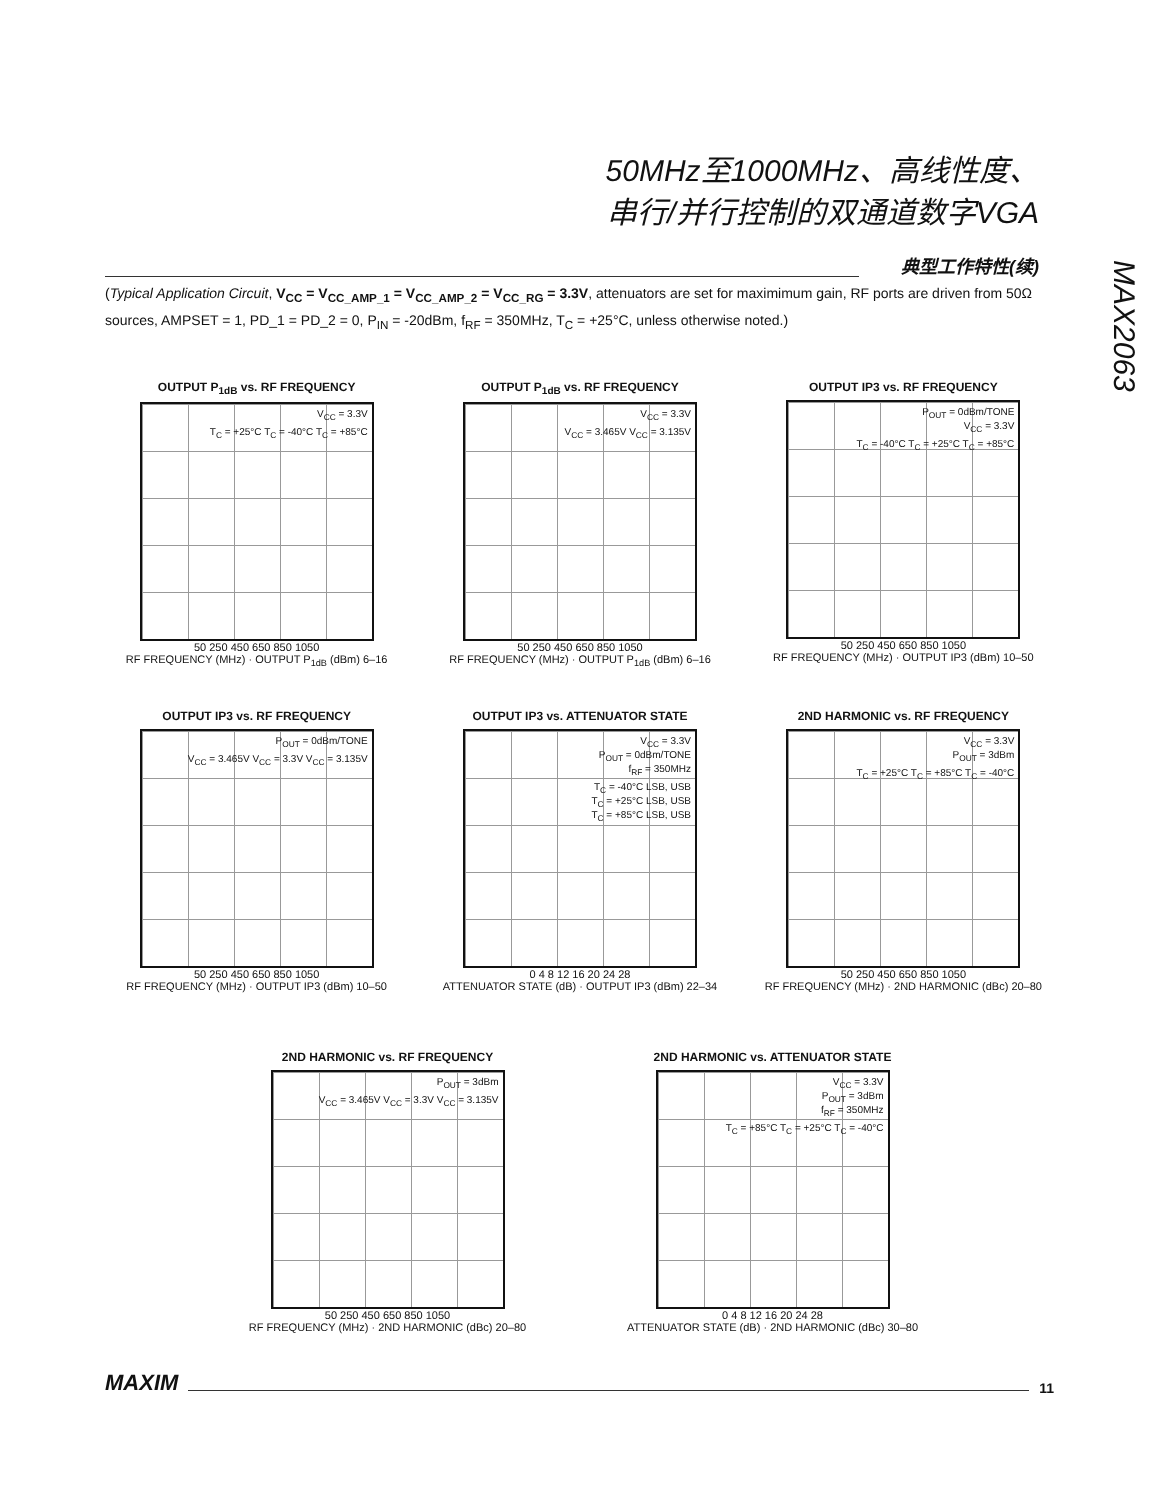50MHz至1000MHz、高线性度、
串行/并行控制的双通道数字VGA
典型工作特性(续)
MAX2063
(Typical Application Circuit, V<sub>CC</sub> = V<sub>CC_AMP_1</sub> = V<sub>CC_AMP_2</sub> = V<sub>CC_RG</sub> = 3.3V, attenuators are set for maximimum gain, RF ports are driven from 50Ω sources, AMPSET = 1, PD_1 = PD_2 = 0, P<sub>IN</sub> = -20dBm, f<sub>RF</sub> = 350MHz, T<sub>C</sub> = +25°C, unless otherwise noted.)
OUTPUT P<sub>1dB</sub> vs. RF FREQUENCY
V<sub>CC</sub> = 3.3V
T<sub>C</sub> = +25°C T<sub>C</sub> = -40°C T<sub>C</sub> = +85°C
50 250 450 650 850 1050
RF FREQUENCY (MHz) · OUTPUT P<sub>1dB</sub> (dBm) 6–16
OUTPUT P<sub>1dB</sub> vs. RF FREQUENCY
V<sub>CC</sub> = 3.3V
V<sub>CC</sub> = 3.465V V<sub>CC</sub> = 3.135V
50 250 450 650 850 1050
RF FREQUENCY (MHz) · OUTPUT P<sub>1dB</sub> (dBm) 6–16
OUTPUT IP3 vs. RF FREQUENCY
P<sub>OUT</sub> = 0dBm/TONE
V<sub>CC</sub> = 3.3V
T<sub>C</sub> = -40°C T<sub>C</sub> = +25°C T<sub>C</sub> = +85°C
50 250 450 650 850 1050
RF FREQUENCY (MHz) · OUTPUT IP3 (dBm) 10–50
OUTPUT IP3 vs. RF FREQUENCY
P<sub>OUT</sub> = 0dBm/TONE
V<sub>CC</sub> = 3.465V V<sub>CC</sub> = 3.3V V<sub>CC</sub> = 3.135V
50 250 450 650 850 1050
RF FREQUENCY (MHz) · OUTPUT IP3 (dBm) 10–50
OUTPUT IP3 vs. ATTENUATOR STATE
V<sub>CC</sub> = 3.3V
P<sub>OUT</sub> = 0dBm/TONE
f<sub>RF</sub> = 350MHz
T<sub>C</sub> = -40°C LSB, USB
T<sub>C</sub> = +25°C LSB, USB
T<sub>C</sub> = +85°C LSB, USB
0 4 8 12 16 20 24 28
ATTENUATOR STATE (dB) · OUTPUT IP3 (dBm) 22–34
2ND HARMONIC vs. RF FREQUENCY
V<sub>CC</sub> = 3.3V
P<sub>OUT</sub> = 3dBm
T<sub>C</sub> = +25°C T<sub>C</sub> = +85°C T<sub>C</sub> = -40°C
50 250 450 650 850 1050
RF FREQUENCY (MHz) · 2ND HARMONIC (dBc) 20–80
2ND HARMONIC vs. RF FREQUENCY
P<sub>OUT</sub> = 3dBm
V<sub>CC</sub> = 3.465V V<sub>CC</sub> = 3.3V V<sub>CC</sub> = 3.135V
50 250 450 650 850 1050
RF FREQUENCY (MHz) · 2ND HARMONIC (dBc) 20–80
2ND HARMONIC vs. ATTENUATOR STATE
V<sub>CC</sub> = 3.3V
P<sub>OUT</sub> = 3dBm
f<sub>RF</sub> = 350MHz
T<sub>C</sub> = +85°C T<sub>C</sub> = +25°C T<sub>C</sub> = -40°C
0 4 8 12 16 20 24 28
ATTENUATOR STATE (dB) · 2ND HARMONIC (dBc) 30–80
MAXIM
11